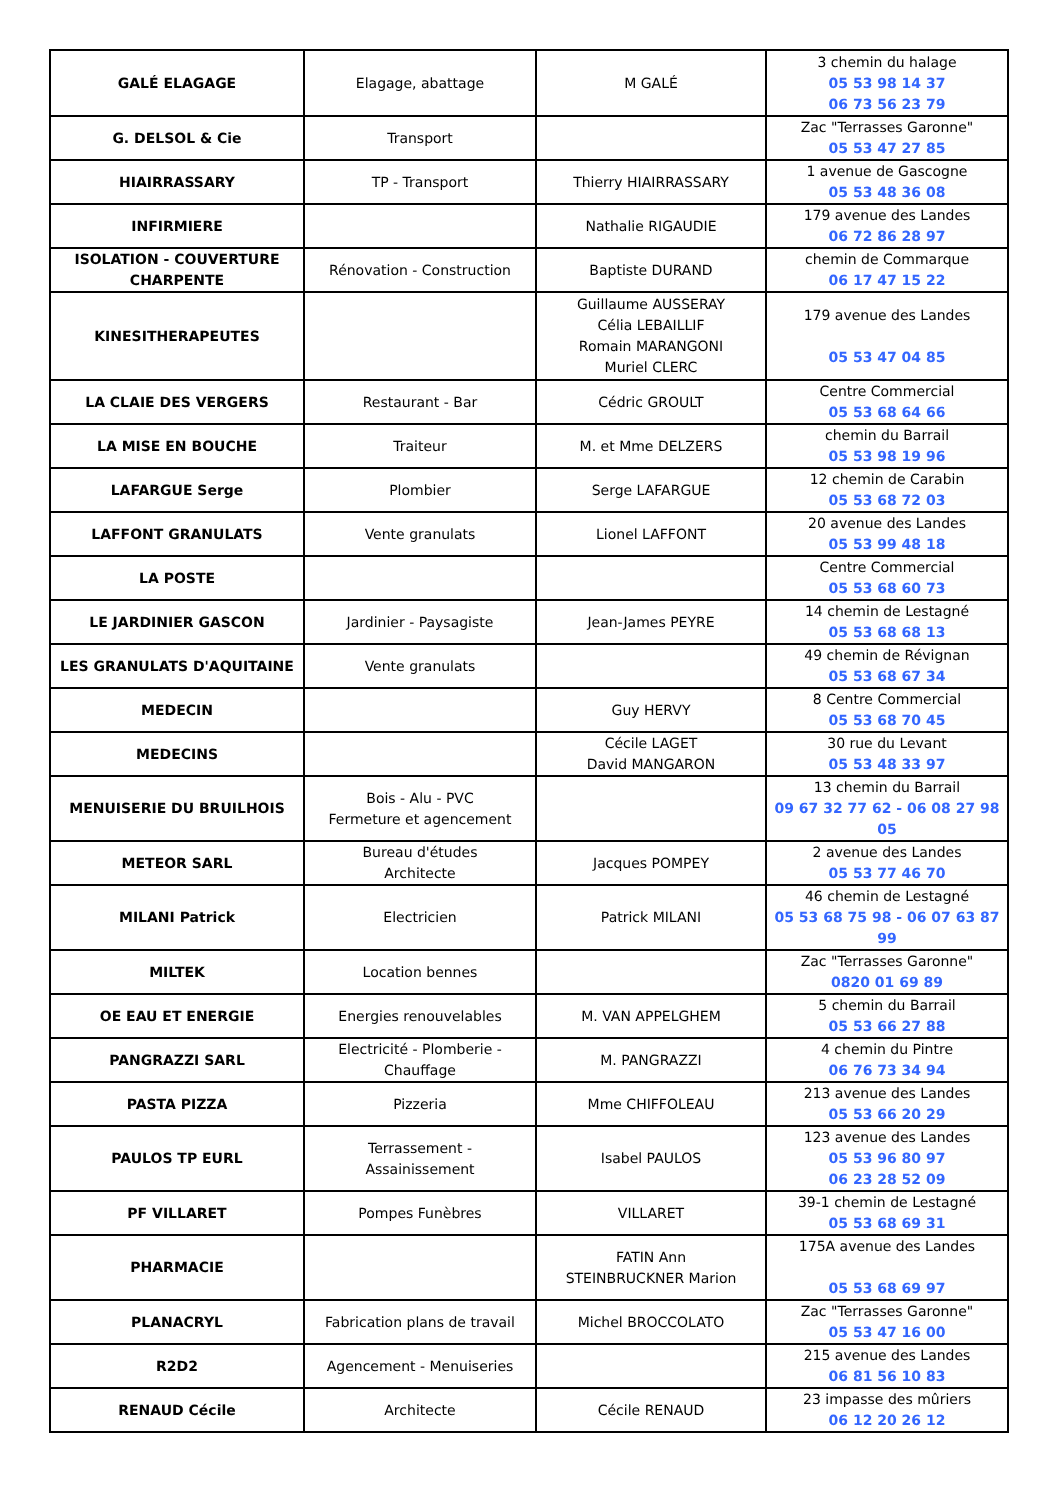| GALÉ ELAGAGE | Elagage, abattage | M GALÉ | 3 chemin du halage 05 53 98 14 37 06 73 56 23 79 |
| G. DELSOL & Cie | Transport | | Zac "Terrasses Garonne" 05 53 47 27 85 |
| HIAIRRASSARY | TP - Transport | Thierry HIAIRRASSARY | 1 avenue de Gascogne 05 53 48 36 08 |
| INFIRMIERE | | Nathalie RIGAUDIE | 179 avenue des Landes 06 72 86 28 97 |
| ISOLATION - COUVERTURE CHARPENTE | Rénovation - Construction | Baptiste DURAND | chemin de Commarque 06 17 47 15 22 |
| KINESITHERAPEUTES | | Guillaume AUSSERAY Célia LEBAILLIF Romain MARANGONI Muriel CLERC | 179 avenue des Landes 05 53 47 04 85 |
| LA CLAIE DES VERGERS | Restaurant - Bar | Cédric GROULT | Centre Commercial 05 53 68 64 66 |
| LA MISE EN BOUCHE | Traiteur | M. et Mme DELZERS | chemin du Barrail 05 53 98 19 96 |
| LAFARGUE Serge | Plombier | Serge LAFARGUE | 12 chemin de Carabin 05 53 68 72 03 |
| LAFFONT GRANULATS | Vente granulats | Lionel LAFFONT | 20 avenue des Landes 05 53 99 48 18 |
| LA POSTE | | | Centre Commercial 05 53 68 60 73 |
| LE JARDINIER GASCON | Jardinier - Paysagiste | Jean-James PEYRE | 14 chemin de Lestagné 05 53 68 68 13 |
| LES GRANULATS D'AQUITAINE | Vente granulats | | 49 chemin de Révignan 05 53 68 67 34 |
| MEDECIN | | Guy HERVY | 8 Centre Commercial 05 53 68 70 45 |
| MEDECINS | | Cécile LAGET David MANGARON | 30 rue du Levant 05 53 48 33 97 |
| MENUISERIE DU BRUILHOIS | Bois - Alu - PVC Fermeture et agencement | | 13 chemin du Barrail 09 67 32 77 62 - 06 08 27 98 05 |
| METEOR SARL | Bureau d'études Architecte | Jacques POMPEY | 2 avenue des Landes 05 53 77 46 70 |
| MILANI Patrick | Electricien | Patrick MILANI | 46 chemin de Lestagné 05 53 68 75 98 - 06 07 63 87 99 |
| MILTEK | Location bennes | | Zac "Terrasses Garonne" 0820 01 69 89 |
| OE EAU ET ENERGIE | Energies renouvelables | M. VAN APPELGHEM | 5 chemin du Barrail 05 53 66 27 88 |
| PANGRAZZI SARL | Electricité - Plomberie - Chauffage | M. PANGRAZZI | 4 chemin du Pintre 06 76 73 34 94 |
| PASTA PIZZA | Pizzeria | Mme CHIFFOLEAU | 213 avenue des Landes 05 53 66 20 29 |
| PAULOS TP EURL | Terrassement - Assainissement | Isabel PAULOS | 123 avenue des Landes 05 53 96 80 97 06 23 28 52 09 |
| PF VILLARET | Pompes Funèbres | VILLARET | 39-1 chemin de Lestagné 05 53 68 69 31 |
| PHARMACIE | | FATIN Ann STEINBRUCKNER Marion | 175A avenue des Landes 05 53 68 69 97 |
| PLANACRYL | Fabrication plans de travail | Michel BROCCOLATO | Zac "Terrasses Garonne" 05 53 47 16 00 |
| R2D2 | Agencement - Menuiseries | | 215 avenue des Landes 06 81 56 10 83 |
| RENAUD Cécile | Architecte | Cécile RENAUD | 23 impasse des mûriers 06 12 20 26 12 |